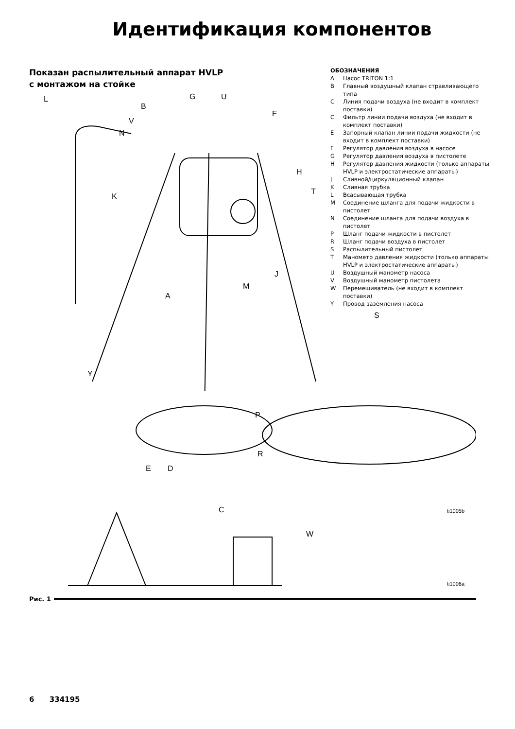Идентификация компонентов
Показан распылительный аппарат HVLP
с монтажом на стойке
L
B
G U
F
V
N
H
K
T
J
M
A
Y
ОБОЗНАЧЕНИЯ
A Насос TRITON 1:1
B Главный воздушный клапан стравливающего типа
C Линия подачи воздуха (не входит в комплект поставки)
C Фильтр линии подачи воздуха (не входит в комплект поставки)
E Запорный клапан линии подачи жидкости (не входит в комплект поставки)
F Регулятор давления воздуха в насосе
G Регулятор давления воздуха в пистолете
H Регулятор давления жидкости (только аппараты HVLP и электростатические аппараты)
J Сливной/циркуляционный клапан
K Сливная трубка
L Всасывающая трубка
M Соединение шланга для подачи жидкости в пистолет
N Соединение шланга для подачи воздуха в пистолет
P Шланг подачи жидкости в пистолет
R Шланг подачи воздуха в пистолет
S Распылительный пистолет
T Манометр давления жидкости (только аппараты HVLP и электростатические аппараты)
U Воздушный манометр насоса
V Воздушный манометр пистолета
W Перемешиватель (не входит в комплект поставки)
Y Провод заземления насоса
S
P
R
E D
C
W
ti1005b
ti1006a
Рис. 1
6 334195